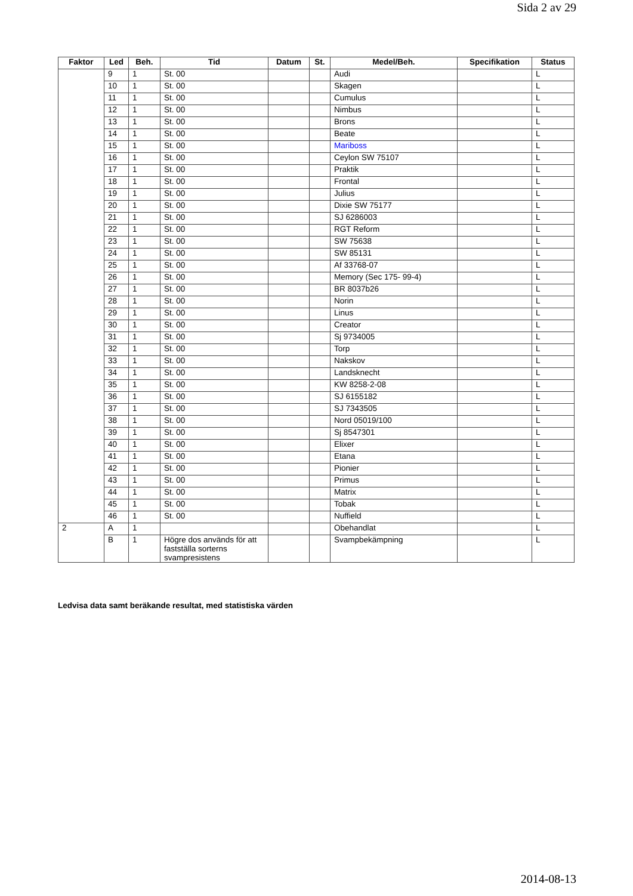Sida 2 av 29
| Faktor | Led | Beh. | Tid | Datum | St. | Medel/Beh. | Specifikation | Status |
| --- | --- | --- | --- | --- | --- | --- | --- | --- |
| | 9 | 1 | St. 00 | | | Audi | | L |
| | 10 | 1 | St. 00 | | | Skagen | | L |
| | 11 | 1 | St. 00 | | | Cumulus | | L |
| | 12 | 1 | St. 00 | | | Nimbus | | L |
| | 13 | 1 | St. 00 | | | Brons | | L |
| | 14 | 1 | St. 00 | | | Beate | | L |
| | 15 | 1 | St. 00 | | | Mariboss | | L |
| | 16 | 1 | St. 00 | | | Ceylon SW 75107 | | L |
| | 17 | 1 | St. 00 | | | Praktik | | L |
| | 18 | 1 | St. 00 | | | Frontal | | L |
| | 19 | 1 | St. 00 | | | Julius | | L |
| | 20 | 1 | St. 00 | | | Dixie SW 75177 | | L |
| | 21 | 1 | St. 00 | | | SJ 6286003 | | L |
| | 22 | 1 | St. 00 | | | RGT Reform | | L |
| | 23 | 1 | St. 00 | | | SW 75638 | | L |
| | 24 | 1 | St. 00 | | | SW 85131 | | L |
| | 25 | 1 | St. 00 | | | Af 33768-07 | | L |
| | 26 | 1 | St. 00 | | | Memory (Sec 175- 99-4) | | L |
| | 27 | 1 | St. 00 | | | BR 8037b26 | | L |
| | 28 | 1 | St. 00 | | | Norin | | L |
| | 29 | 1 | St. 00 | | | Linus | | L |
| | 30 | 1 | St. 00 | | | Creator | | L |
| | 31 | 1 | St. 00 | | | Sj 9734005 | | L |
| | 32 | 1 | St. 00 | | | Torp | | L |
| | 33 | 1 | St. 00 | | | Nakskov | | L |
| | 34 | 1 | St. 00 | | | Landsknecht | | L |
| | 35 | 1 | St. 00 | | | KW 8258-2-08 | | L |
| | 36 | 1 | St. 00 | | | SJ 6155182 | | L |
| | 37 | 1 | St. 00 | | | SJ 7343505 | | L |
| | 38 | 1 | St. 00 | | | Nord 05019/100 | | L |
| | 39 | 1 | St. 00 | | | Sj 8547301 | | L |
| | 40 | 1 | St. 00 | | | Elixer | | L |
| | 41 | 1 | St. 00 | | | Etana | | L |
| | 42 | 1 | St. 00 | | | Pionier | | L |
| | 43 | 1 | St. 00 | | | Primus | | L |
| | 44 | 1 | St. 00 | | | Matrix | | L |
| | 45 | 1 | St. 00 | | | Tobak | | L |
| | 46 | 1 | St. 00 | | | Nuffield | | L |
| 2 | A | 1 | | | | Obehandlat | | L |
| | B | 1 | Högre dos används för att fastställa sorterns svampresistens | | | Svampbekämpning | | L |
Ledvisa data samt beräkande resultat, med statistiska värden
2014-08-13